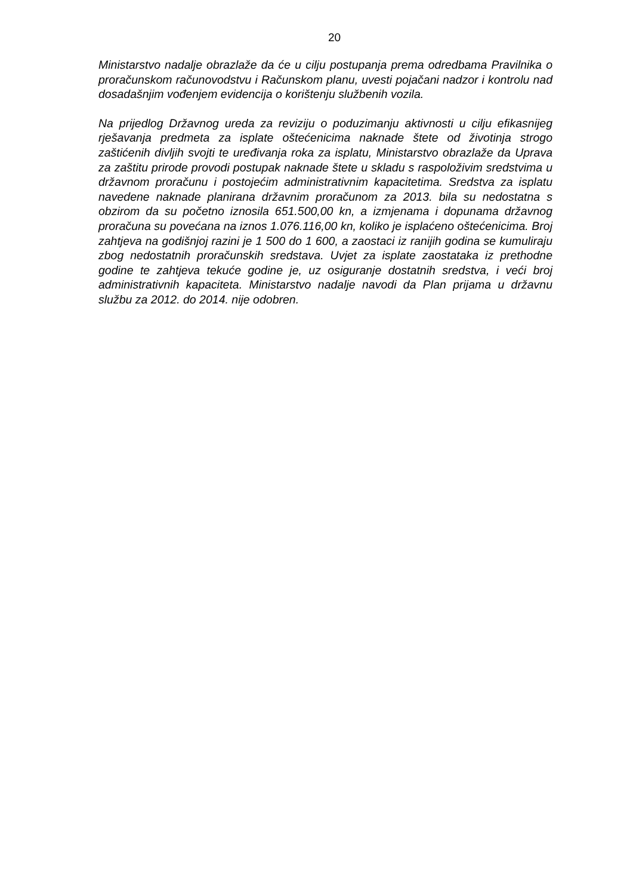20
Ministarstvo nadalje obrazlaže da će u cilju postupanja prema odredbama Pravilnika o proračunskom računovodstvu i Računskom planu, uvesti pojačani nadzor i kontrolu nad dosadašnjim vođenjem evidencija o korištenju službenih vozila.
Na prijedlog Državnog ureda za reviziju o poduzimanju aktivnosti u cilju efikasnijeg rješavanja predmeta za isplate oštećenicima naknade štete od životinja strogo zaštićenih divljih svojti te uređivanja roka za isplatu, Ministarstvo obrazlaže da Uprava za zaštitu prirode provodi postupak naknade štete u skladu s raspoloživim sredstvima u državnom proračunu i postojećim administrativnim kapacitetima. Sredstva za isplatu navedene naknade planirana državnim proračunom za 2013. bila su nedostatna s obzirom da su početno iznosila 651.500,00 kn, a izmjenama i dopunama državnog proračuna su povećana na iznos 1.076.116,00 kn, koliko je isplaćeno oštećenicima. Broj zahtjeva na godišnjoj razini je 1 500 do 1 600, a zaostaci iz ranijih godina se kumuliraju zbog nedostatnih proračunskih sredstava. Uvjet za isplate zaostataka iz prethodne godine te zahtjeva tekuće godine je, uz osiguranje dostatnih sredstva, i veći broj administrativnih kapaciteta. Ministarstvo nadalje navodi da Plan prijama u državnu službu za 2012. do 2014. nije odobren.